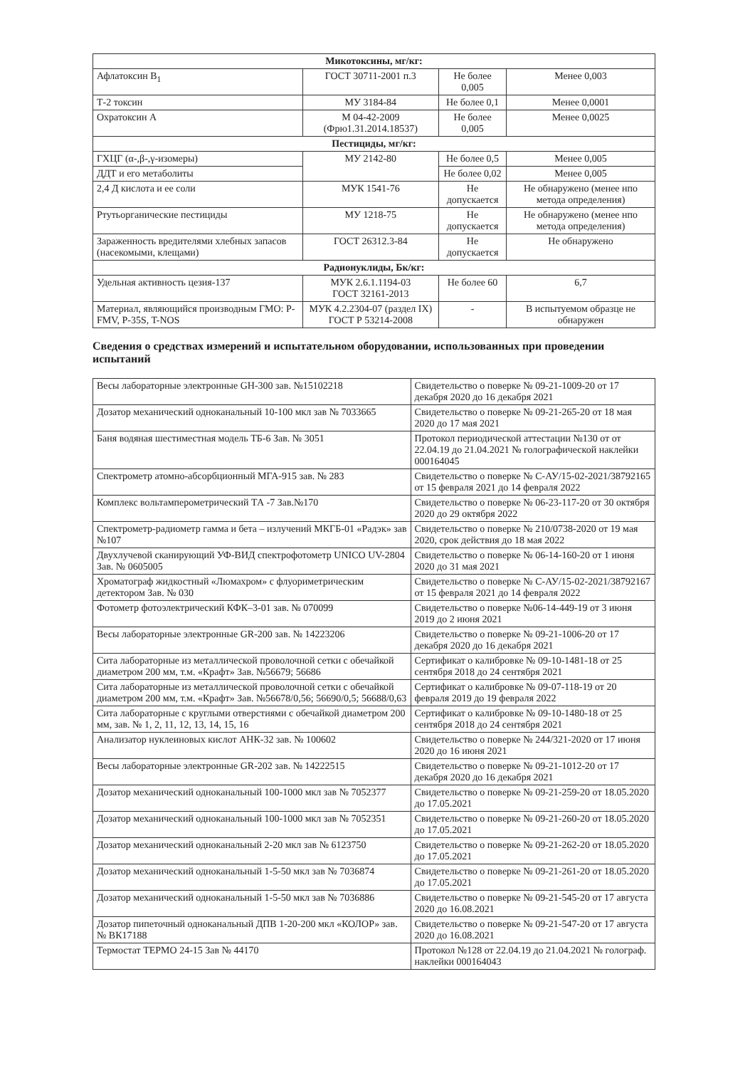| Микотоксины, мг/кг: | | | |
| --- | --- | --- | --- |
| Афлатоксин B<sub>1</sub> | ГОСТ 30711-2001 п.3 | Не более 0,005 | Менее 0,003 |
| Т-2 токсин | МУ 3184-84 | Не более 0,1 | Менее 0,0001 |
| Охратоксин А | М 04-42-2009 (Фрю1.31.2014.18537) | Не более 0,005 | Менее 0,0025 |
| Пестициды, мг/кг: | | | |
| ГХЦГ (α-,β-,γ-изомеры) | МУ 2142-80 | Не более 0,5 | Менее 0,005 |
| ДДТ и его метаболиты | | Не более 0,02 | Менее 0,005 |
| 2,4 Д кислота и ее соли | МУК 1541-76 | Не допускается | Не обнаружено (менее нпо метода определения) |
| Ртутьорганические пестициды | МУ 1218-75 | Не допускается | Не обнаружено (менее нпо метода определения) |
| Зараженность вредителями хлебных запасов (насекомыми, клещами) | ГОСТ 26312.3-84 | Не допускается | Не обнаружено |
| Радионуклиды, Бк/кг: | | | |
| Удельная активность цезия-137 | МУК 2.6.1.1194-03 ГОСТ 32161-2013 | Не более 60 | 6,7 |
| Материал, являющийся производным ГМО: P-FMV, P-35S, T-NOS | МУК 4.2.2304-07 (раздел IX) ГОСТ Р 53214-2008 | - | В испытуемом образце не обнаружен |
Сведения о средствах измерений и испытательном оборудовании, использованных при проведении испытаний
| Весы лабораторные электронные GH-300 зав. №15102218 | Свидетельство о поверке № 09-21-1009-20 от 17 декабря 2020 до 16 декабря 2021 |
| Дозатор механический одноканальный 10-100 мкл зав № 7033665 | Свидетельство о поверке № 09-21-265-20 от 18 мая 2020 до 17 мая 2021 |
| Баня водяная шестиместная модель ТБ-6 Зав. № 3051 | Протокол периодической аттестации №130 от от 22.04.19 до 21.04.2021 № голографической наклейки 000164045 |
| Спектрометр атомно-абсорбционный МГА-915 зав. № 283 | Свидетельство о поверке № С-АУ/15-02-2021/38792165 от 15 февраля 2021 до 14 февраля 2022 |
| Комплекс вольтамперометрический ТА -7 Зав.№170 | Свидетельство о поверке № 06-23-117-20 от 30 октября 2020 до 29 октября 2022 |
| Спектрометр-радиометр гамма и бета – излучений МКГБ-01 «Радэк» зав №107 | Свидетельство о поверке № 210/0738-2020 от 19 мая 2020, срок действия до 18 мая 2022 |
| Двухлучевой сканирующий УФ-ВИД спектрофотометр UNICO UV-2804 Зав. № 0605005 | Свидетельство о поверке № 06-14-160-20 от 1 июня 2020 до 31 мая 2021 |
| Хроматограф жидкостный «Люмахром» с флуориметрическим детектором Зав. № 030 | Свидетельство о поверке № С-АУ/15-02-2021/38792167 от 15 февраля 2021 до 14 февраля 2022 |
| Фотометр фотоэлектрический КФК–3-01 зав. № 070099 | Свидетельство о поверке №06-14-449-19 от 3 июня 2019 до 2 июня 2021 |
| Весы лабораторные электронные GR-200 зав. № 14223206 | Свидетельство о поверке № 09-21-1006-20 от 17 декабря 2020 до 16 декабря 2021 |
| Сита лабораторные из металлической проволочной сетки с обечайкой диаметром 200 мм, т.м. «Крафт» Зав. №56679; 56686 | Сертификат о калибровке № 09-10-1481-18 от 25 сентября 2018 до 24 сентября 2021 |
| Сита лабораторные из металлической проволочной сетки с обечайкой диаметром 200 мм, т.м. «Крафт» Зав. №56678/0,56; 56690/0,5; 56688/0,63 | Сертификат о калибровке № 09-07-118-19 от 20 февраля 2019 до 19 февраля 2022 |
| Сита лабораторные с круглыми отверстиями с обечайкой диаметром 200 мм, зав. № 1, 2, 11, 12, 13, 14, 15, 16 | Сертификат о калибровке № 09-10-1480-18 от 25 сентября 2018 до 24 сентября 2021 |
| Анализатор нуклеиновых кислот АНК-32 зав. № 100602 | Свидетельство о поверке № 244/321-2020 от 17 июня 2020 до 16 июня 2021 |
| Весы лабораторные электронные GR-202 зав. № 14222515 | Свидетельство о поверке № 09-21-1012-20 от 17 декабря 2020 до 16 декабря 2021 |
| Дозатор механический одноканальный 100-1000 мкл зав № 7052377 | Свидетельство о поверке № 09-21-259-20 от 18.05.2020 до 17.05.2021 |
| Дозатор механический одноканальный 100-1000 мкл зав № 7052351 | Свидетельство о поверке № 09-21-260-20 от 18.05.2020 до 17.05.2021 |
| Дозатор механический одноканальный 2-20 мкл зав № 6123750 | Свидетельство о поверке № 09-21-262-20 от 18.05.2020 до 17.05.2021 |
| Дозатор механический одноканальный 1-5-50 мкл зав № 7036874 | Свидетельство о поверке № 09-21-261-20 от 18.05.2020 до 17.05.2021 |
| Дозатор механический одноканальный 1-5-50 мкл зав № 7036886 | Свидетельство о поверке № 09-21-545-20 от 17 августа 2020 до 16.08.2021 |
| Дозатор пипеточный одноканальный ДПВ 1-20-200 мкл «КОЛОР» зав.№ ВК17188 | Свидетельство о поверке № 09-21-547-20 от 17 августа 2020 до 16.08.2021 |
| Термостат ТЕРМО 24-15 Зав № 44170 | Протокол №128 от 22.04.19 до 21.04.2021 № голограф. наклейки 000164043 |